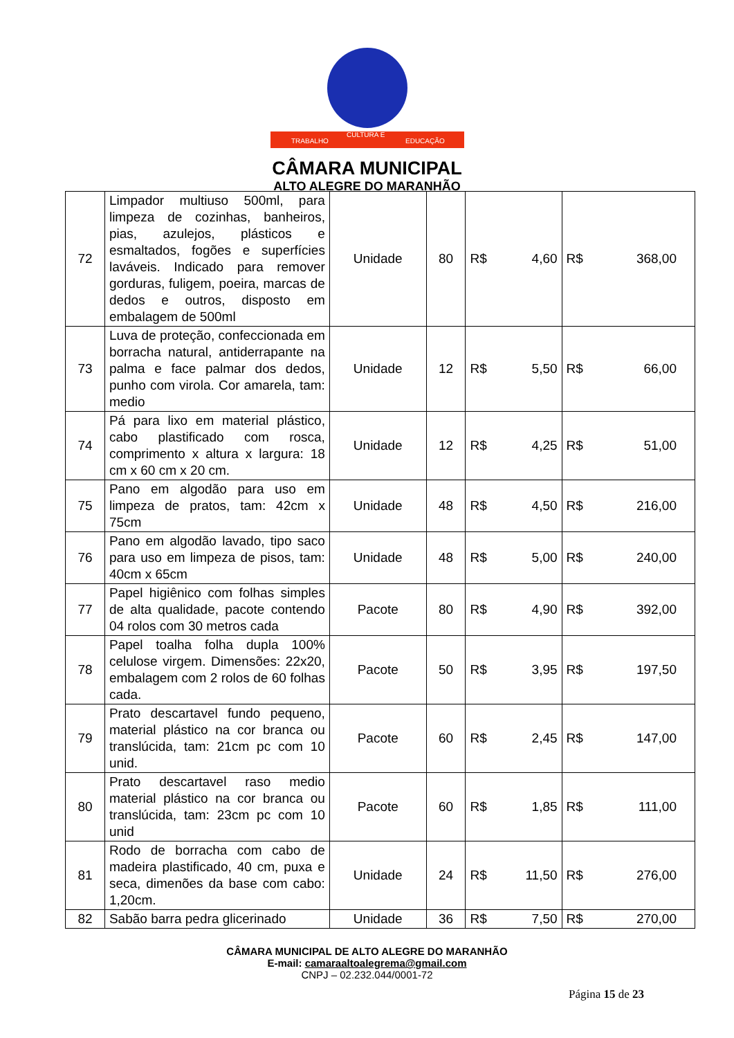TRABALHO
CULTURA E
EDUCAÇÃO
CÂMARA MUNICIPAL
ALTO ALEGRE DO MARANHÃO
| 72 | Limpador multiuso 500ml, para limpeza de cozinhas, banheiros, pias, azulejos, plásticos e esmaltados, fogões e superfícies laváveis. Indicado para remover gorduras, fuligem, poeira, marcas de dedos e outros, disposto em embalagem de 500ml | Unidade | 80 | R$ 4,60 | R$ 368,00 |
| 73 | Luva de proteção, confeccionada em borracha natural, antiderrapante na palma e face palmar dos dedos, punho com virola. Cor amarela, tam: medio | Unidade | 12 | R$ 5,50 | R$ 66,00 |
| 74 | Pá para lixo em material plástico, cabo plastificado com rosca, comprimento x altura x largura: 18 cm x 60 cm x 20 cm. | Unidade | 12 | R$ 4,25 | R$ 51,00 |
| 75 | Pano em algodão para uso em limpeza de pratos, tam: 42cm x 75cm | Unidade | 48 | R$ 4,50 | R$ 216,00 |
| 76 | Pano em algodão lavado, tipo saco para uso em limpeza de pisos, tam: 40cm x 65cm | Unidade | 48 | R$ 5,00 | R$ 240,00 |
| 77 | Papel higiênico com folhas simples de alta qualidade, pacote contendo 04 rolos com 30 metros cada | Pacote | 80 | R$ 4,90 | R$ 392,00 |
| 78 | Papel toalha folha dupla 100% celulose virgem. Dimensões: 22x20, embalagem com 2 rolos de 60 folhas cada. | Pacote | 50 | R$ 3,95 | R$ 197,50 |
| 79 | Prato descartavel fundo pequeno, material plástico na cor branca ou translúcida, tam: 21cm pc com 10 unid. | Pacote | 60 | R$ 2,45 | R$ 147,00 |
| 80 | Prato descartavel raso medio material plástico na cor branca ou translúcida, tam: 23cm pc com 10 unid | Pacote | 60 | R$ 1,85 | R$ 111,00 |
| 81 | Rodo de borracha com cabo de madeira plastificado, 40 cm, puxa e seca, dimenões da base com cabo: 1,20cm. | Unidade | 24 | R$ 11,50 | R$ 276,00 |
| 82 | Sabão barra pedra glicerinado | Unidade | 36 | R$ 7,50 | R$ 270,00 |
CÂMARA MUNICIPAL DE ALTO ALEGRE DO MARANHÃO
E-mail: camaraaltoalegrema@gmail.com
CNPJ – 02.232.044/0001-72
Página 15 de 23